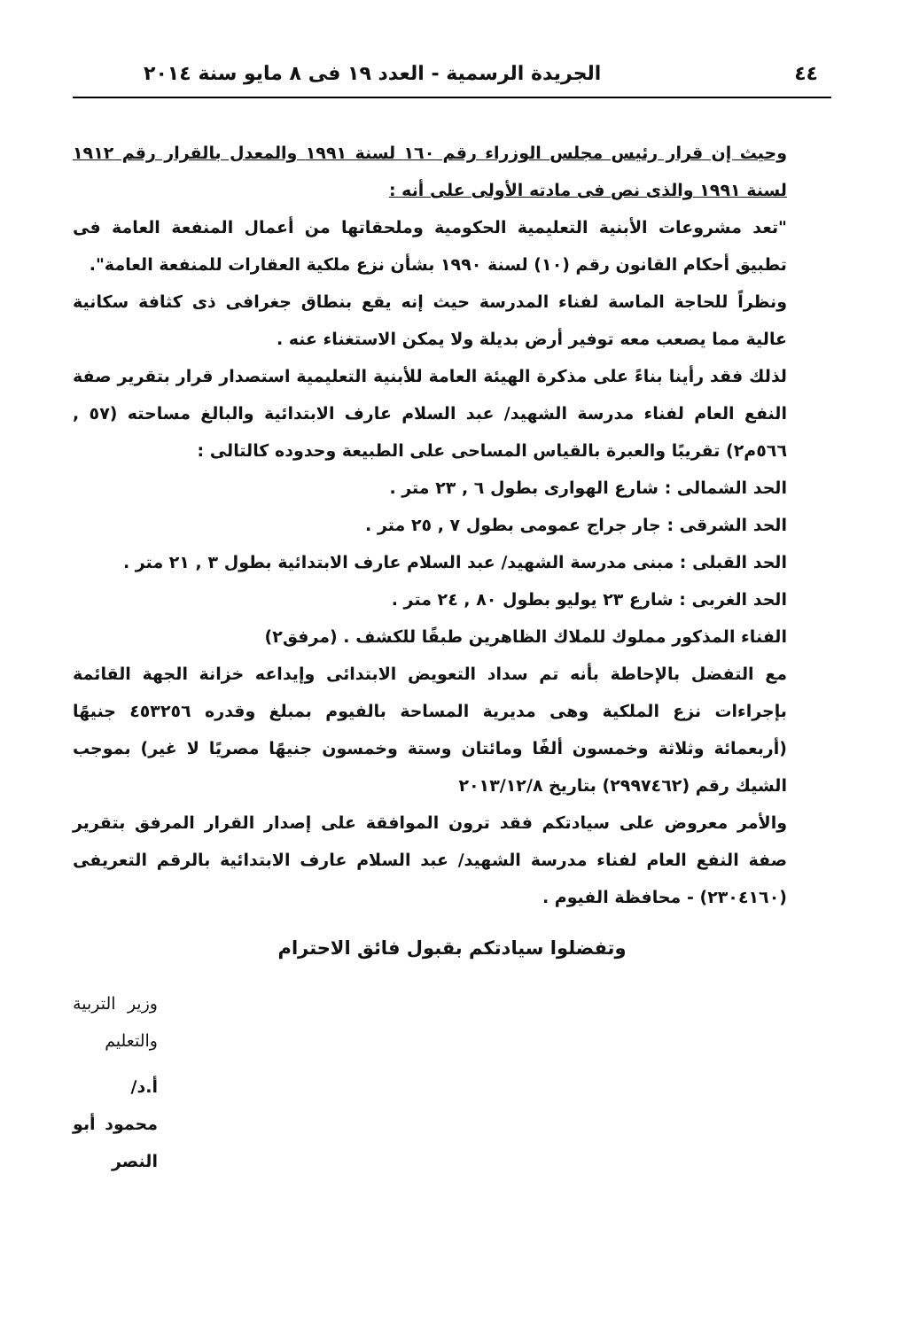٤٤ الجريدة الرسمية - العدد ١٩ فى ٨ مايو سنة ٢٠١٤
وحيث إن قرار رئيس مجلس الوزراء رقم ١٦٠ لسنة ١٩٩١ والمعدل بالقرار رقم ١٩١٢ لسنة ١٩٩١ والذى نص فى مادته الأولى على أنه :
"تعد مشروعات الأبنية التعليمية الحكومية وملحقاتها من أعمال المنفعة العامة فى تطبيق أحكام القانون رقم (١٠) لسنة ١٩٩٠ بشأن نزع ملكية العقارات للمنفعة العامة".
ونظراً للحاجة الماسة لفناء المدرسة حيث إنه يقع بنطاق جغرافى ذى كثافة سكانية عالية مما يصعب معه توفير أرض بديلة ولا يمكن الاستغناء عنه .
لذلك فقد رأينا بناءً على مذكرة الهيئة العامة للأبنية التعليمية استصدار قرار بتقرير صفة النفع العام لفناء مدرسة الشهيد/ عبد السلام عارف الابتدائية والبالغ مساحته (٥٧ , ٥٦٦م٢) تقريبًا والعبرة بالقياس المساحى على الطبيعة وحدوده كالتالى :
الحد الشمالى : شارع الهوارى بطول ٦ , ٢٣ متر .
الحد الشرقى : جار جراج عمومى بطول ٧ , ٢٥ متر .
الحد القبلى : مبنى مدرسة الشهيد/ عبد السلام عارف الابتدائية بطول ٣ , ٢١ متر .
الحد الغربى : شارع ٢٣ يوليو بطول ٨٠ , ٢٤ متر .
الفناء المذكور مملوك للملاك الظاهرين طبقًا للكشف . (مرفق٢)
مع التفضل بالإحاطة بأنه تم سداد التعويض الابتدائى وإيداعه خزانة الجهة القائمة بإجراءات نزع الملكية وهى مديرية المساحة بالفيوم بمبلغ وقدره ٤٥٣٢٥٦ جنيهًا (أربعمائة وثلاثة وخمسون ألفًا ومائتان وستة وخمسون جنيهًا مصريًا لا غير) بموجب الشيك رقم (٢٩٩٧٤٦٢) بتاريخ ٢٠١٣/١٢/٨
والأمر معروض على سيادتكم فقد ترون الموافقة على إصدار القرار المرفق بتقرير صفة النفع العام لفناء مدرسة الشهيد/ عبد السلام عارف الابتدائية بالرقم التعريفى (٢٣٠٤١٦٠) - محافظة الفيوم .
وتفضلوا سيادتكم بقبول فائق الاحترام
وزير التربية والتعليم
أ.د/ محمود أبو النصر